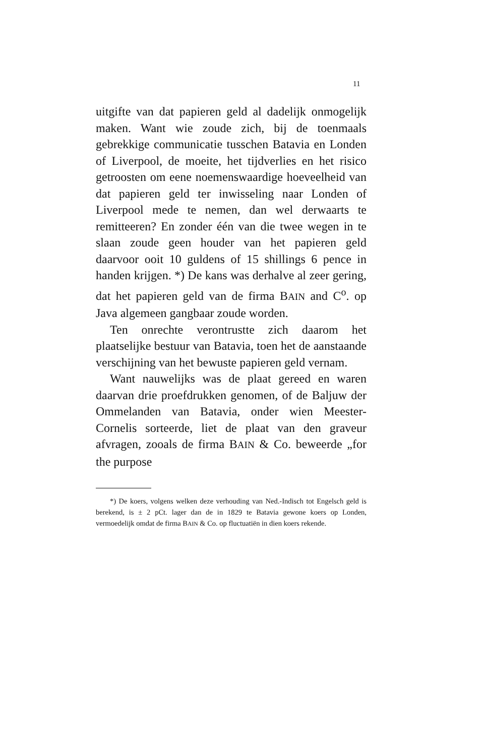11
uitgifte van dat papieren geld al dadelijk onmogelijk maken. Want wie zoude zich, bij de toenmaals gebrekkige communicatie tusschen Batavia en Londen of Liverpool, de moeite, het tijdverlies en het risico getroosten om eene noemenswaardige hoeveelheid van dat papieren geld ter inwisseling naar Londen of Liverpool mede te nemen, dan wel derwaarts te remitteeren? En zonder één van die twee wegen in te slaan zoude geen houder van het papieren geld daarvoor ooit 10 guldens of 15 shillings 6 pence in handen krijgen. *) De kans was derhalve al zeer gering, dat het papieren geld van de firma BAIN and C<sup>o</sup>. op Java algemeen gangbaar zoude worden.
Ten onrechte verontrustte zich daarom het plaatselijke bestuur van Batavia, toen het de aanstaande verschijning van het bewuste papieren geld vernam.
Want nauwelijks was de plaat gereed en waren daarvan drie proefdrukken genomen, of de Baljuw der Ommelanden van Batavia, onder wien Meester-Cornelis sorteerde, liet de plaat van den graveur afvragen, zooals de firma BAIN & Co. beweerde „for the purpose
*) De koers, volgens welken deze verhouding van Ned.-Indisch tot Engelsch geld is berekend, is ± 2 pCt. lager dan de in 1829 te Batavia gewone koers op Londen, vermoedelijk omdat de firma BAIN & Co. op fluctuatiën in dien koers rekende.